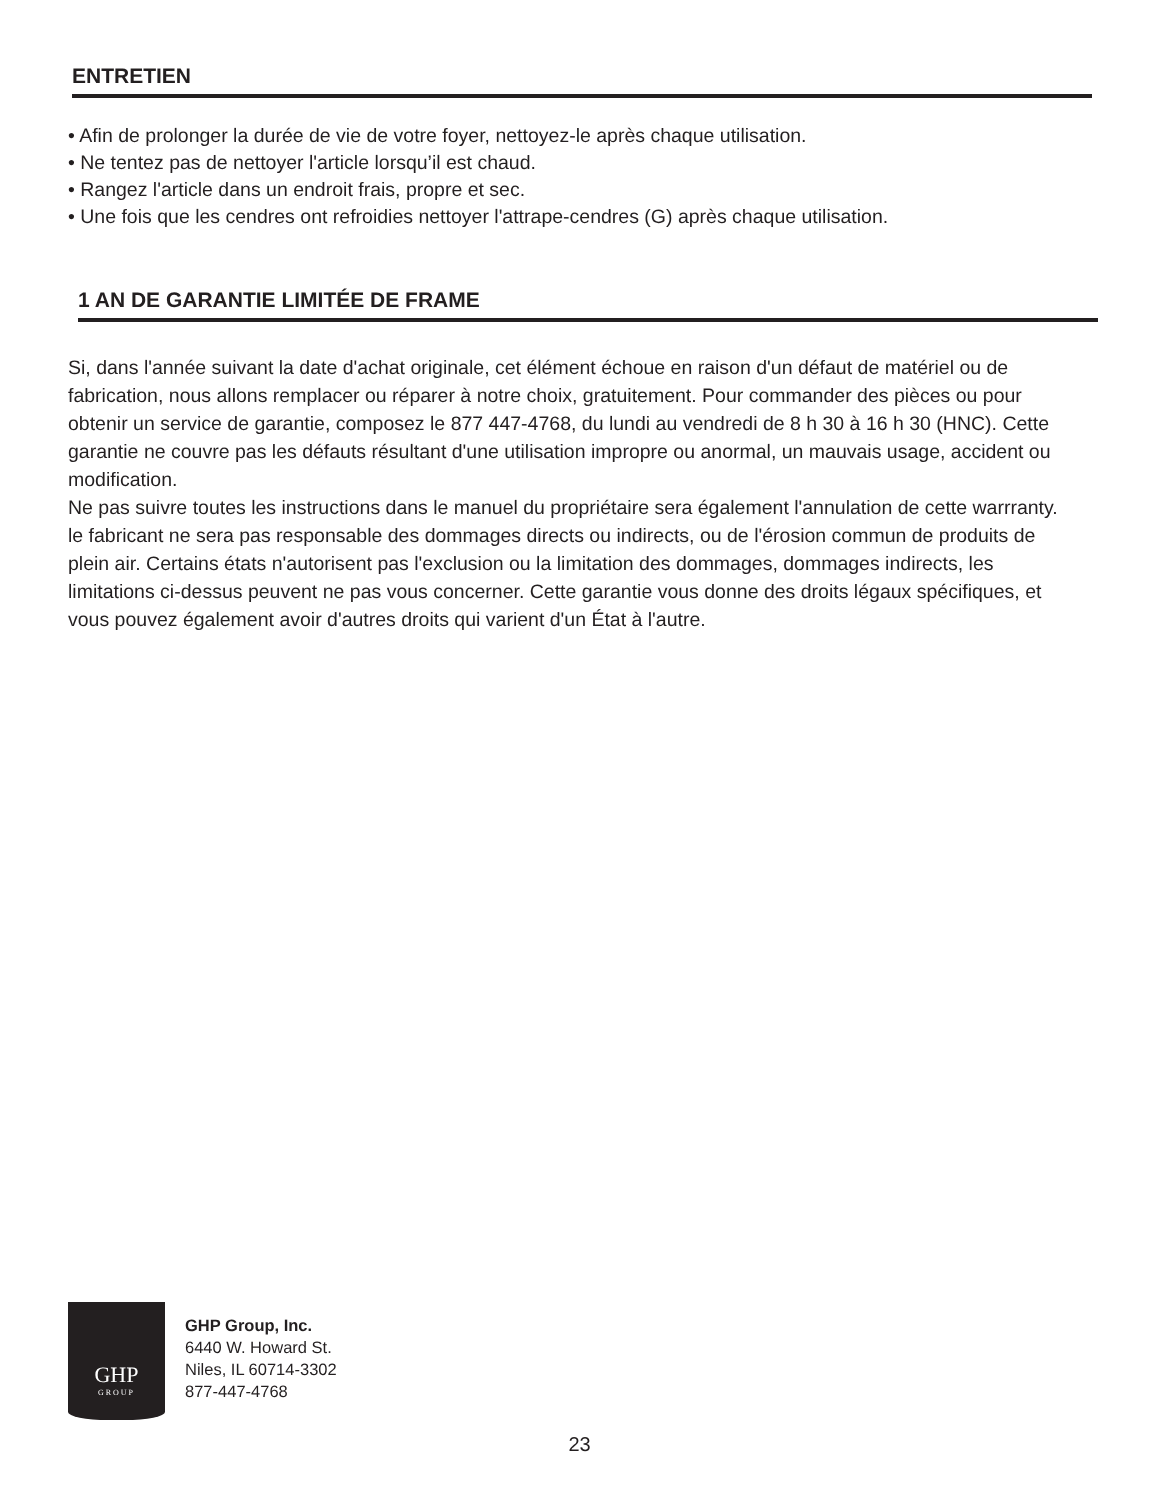ENTRETIEN
• Afin de prolonger la durée de vie de votre foyer, nettoyez-le après chaque utilisation.
• Ne tentez pas de nettoyer l'article lorsqu’il est chaud.
• Rangez l'article dans un endroit frais, propre et sec.
• Une fois que les cendres ont refroidies nettoyer l'attrape-cendres (G) après chaque utilisation.
1 AN DE GARANTIE LIMITÉE DE FRAME
Si, dans l'année suivant la date d'achat originale, cet élément échoue en raison d'un défaut de matériel ou de fabrication, nous allons remplacer ou réparer à notre choix, gratuitement. Pour commander des pièces ou pour obtenir un service de garantie, composez le 877 447-4768, du lundi au vendredi de 8 h 30 à 16 h 30 (HNC). Cette garantie ne couvre pas les défauts résultant d'une utilisation impropre ou anormal, un mauvais usage, accident ou modification.
Ne pas suivre toutes les instructions dans le manuel du propriétaire sera également l'annulation de cette warrranty. le fabricant ne sera pas responsable des dommages directs ou indirects, ou de l'érosion commun de produits de plein air. Certains états n'autorisent pas l'exclusion ou la limitation des dommages, dommages indirects, les limitations ci-dessus peuvent ne pas vous concerner. Cette garantie vous donne des droits légaux spécifiques, et vous pouvez également avoir d'autres droits qui varient d'un État à l'autre.
GHP
GROUP
GHP Group, Inc.
6440 W. Howard St.
Niles, IL 60714-3302
877-447-4768
23